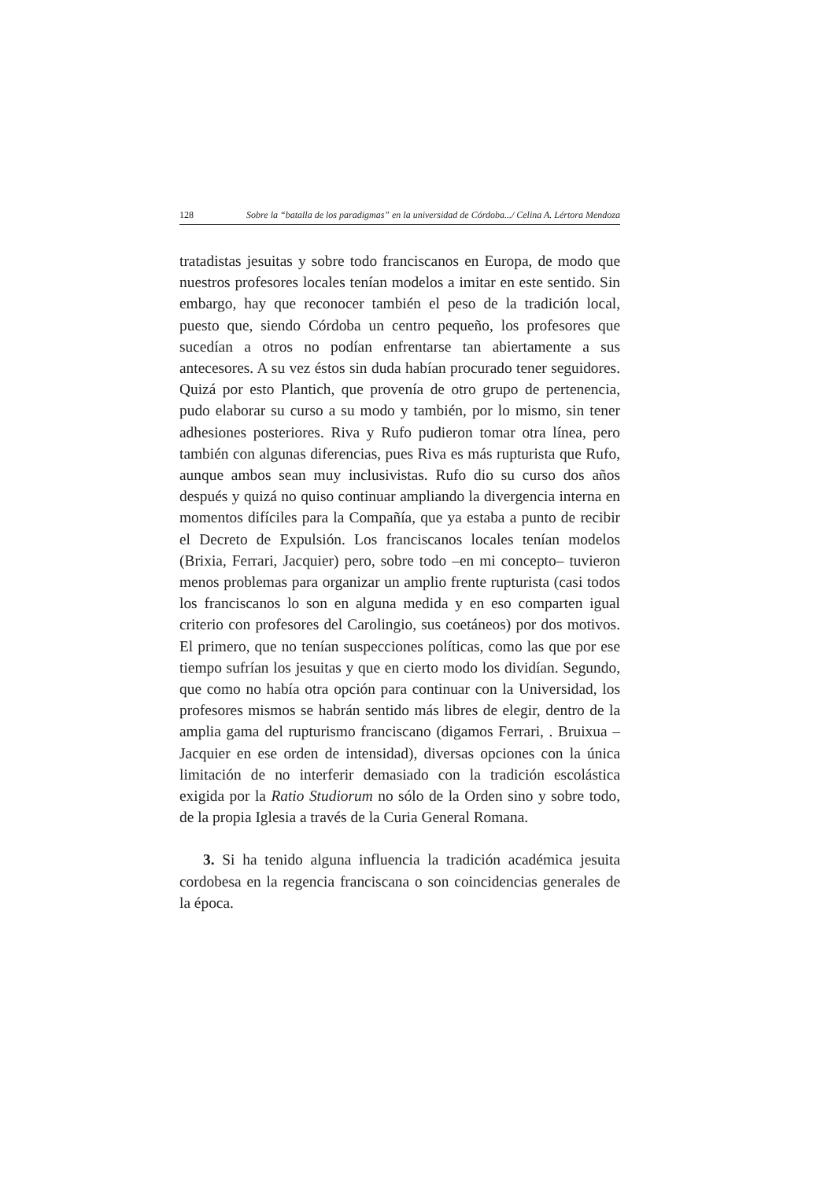128 Sobre la “batalla de los paradigmas” en la universidad de Córdoba.../ Celina A. Lértora Mendoza
tratadistas jesuitas y sobre todo franciscanos en Europa, de modo que nuestros profesores locales tenían modelos a imitar en este sentido. Sin embargo, hay que reconocer también el peso de la tradición local, puesto que, siendo Córdoba un centro pequeño, los profesores que sucedían a otros no podían enfrentarse tan abiertamente a sus antecesores. A su vez éstos sin duda habían procurado tener seguidores. Quizá por esto Plantich, que provenía de otro grupo de pertenencia, pudo elaborar su curso a su modo y también, por lo mismo, sin tener adhesiones posteriores. Riva y Rufo pudieron tomar otra línea, pero también con algunas diferencias, pues Riva es más rupturista que Rufo, aunque ambos sean muy inclusivistas. Rufo dio su curso dos años después y quizá no quiso continuar ampliando la divergencia interna en momentos difíciles para la Compañía, que ya estaba a punto de recibir el Decreto de Expulsión. Los franciscanos locales tenían modelos (Brixia, Ferrari, Jacquier) pero, sobre todo –en mi concepto– tuvieron menos problemas para organizar un amplio frente rupturista (casi todos los franciscanos lo son en alguna medida y en eso comparten igual criterio con profesores del Carolingio, sus coetáneos) por dos motivos. El primero, que no tenían suspecciones políticas, como las que por ese tiempo sufrían los jesuitas y que en cierto modo los dividían. Segundo, que como no había otra opción para continuar con la Universidad, los profesores mismos se habrán sentido más libres de elegir, dentro de la amplia gama del rupturismo franciscano (digamos Ferrari, . Bruixua – Jacquier en ese orden de intensidad), diversas opciones con la única limitación de no interferir demasiado con la tradición escolástica exigida por la Ratio Studiorum no sólo de la Orden sino y sobre todo, de la propia Iglesia a través de la Curia General Romana.
3. Si ha tenido alguna influencia la tradición académica jesuita cordobesa en la regencia franciscana o son coincidencias generales de la época.